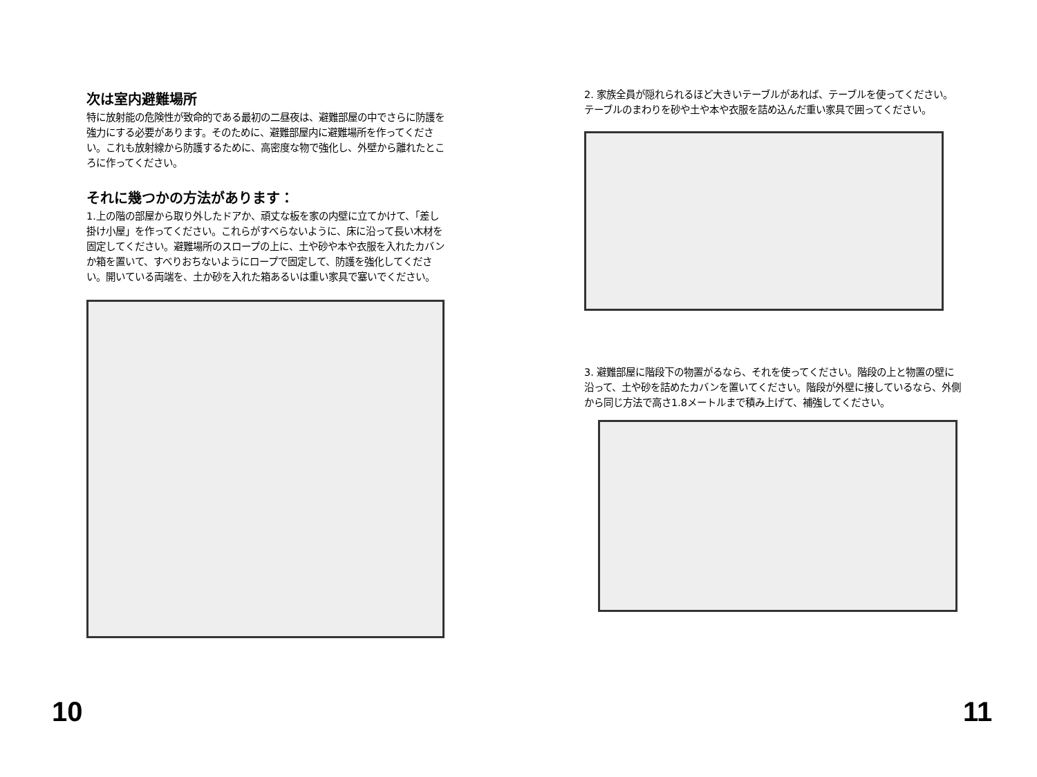次は室内避難場所
特に放射能の危険性が致命的である最初の二昼夜は、避難部屋の中でさらに防護を強力にする必要があります。そのために、避難部屋内に避難場所を作ってください。これも放射線から防護するために、高密度な物で強化し、外壁から離れたところに作ってください。
それに幾つかの方法があります：
1.上の階の部屋から取り外したドアか、頑丈な板を家の内壁に立てかけて、「差し掛け小屋」を作ってください。これらがすべらないように、床に沿って長い木材を固定してください。避難場所のスロープの上に、土や砂や本や衣服を入れたカバンか箱を置いて、すべりおちないようにロープで固定して、防護を強化してください。開いている両端を、土か砂を入れた箱あるいは重い家具で塞いでください。
10
2. 家族全員が隠れられるほど大きいテーブルがあれば、テーブルを使ってください。テーブルのまわりを砂や土や本や衣服を詰め込んだ重い家具で囲ってください。
3. 避難部屋に階段下の物置がるなら、それを使ってください。階段の上と物置の壁に沿って、土や砂を詰めたカバンを置いてください。階段が外壁に接しているなら、外側から同じ方法で高さ1.8メートルまで積み上げて、補強してください。
11